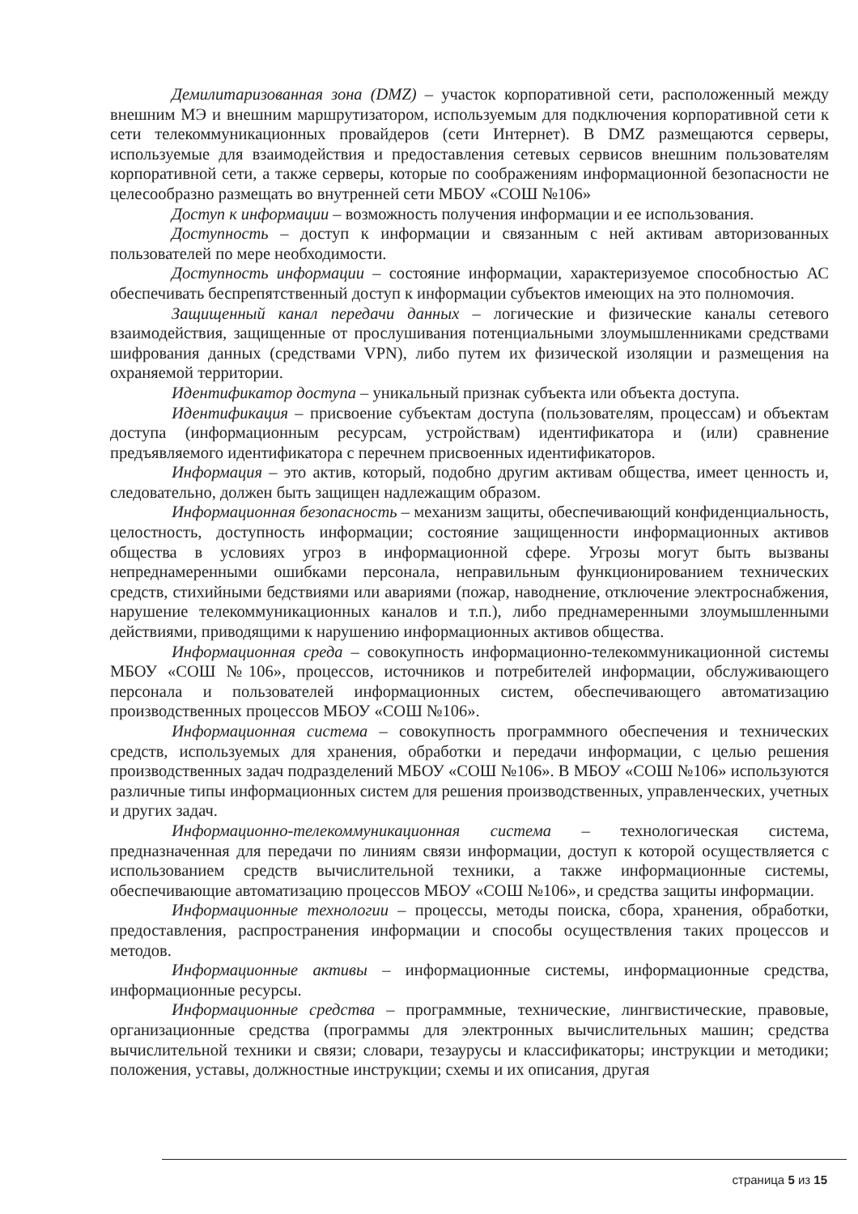Демилитаризованная зона (DMZ) – участок корпоративной сети, расположенный между внешним МЭ и внешним маршрутизатором, используемым для подключения корпоративной сети к сети телекоммуникационных провайдеров (сети Интернет). В DMZ размещаются серверы, используемые для взаимодействия и предоставления сетевых сервисов внешним пользователям корпоративной сети, а также серверы, которые по соображениям информационной безопасности не целесообразно размещать во внутренней сети МБОУ «СОШ №106»
Доступ к информации – возможность получения информации и ее использования.
Доступность – доступ к информации и связанным с ней активам авторизованных пользователей по мере необходимости.
Доступность информации – состояние информации, характеризуемое способностью АС обеспечивать беспрепятственный доступ к информации субъектов имеющих на это полномочия.
Защищенный канал передачи данных – логические и физические каналы сетевого взаимодействия, защищенные от прослушивания потенциальными злоумышленниками средствами шифрования данных (средствами VPN), либо путем их физической изоляции и размещения на охраняемой территории.
Идентификатор доступа – уникальный признак субъекта или объекта доступа.
Идентификация – присвоение субъектам доступа (пользователям, процессам) и объектам доступа (информационным ресурсам, устройствам) идентификатора и (или) сравнение предъявляемого идентификатора с перечнем присвоенных идентификаторов.
Информация – это актив, который, подобно другим активам общества, имеет ценность и, следовательно, должен быть защищен надлежащим образом.
Информационная безопасность – механизм защиты, обеспечивающий конфиденциальность, целостность, доступность информации; состояние защищенности информационных активов общества в условиях угроз в информационной сфере. Угрозы могут быть вызваны непреднамеренными ошибками персонала, неправильным функционированием технических средств, стихийными бедствиями или авариями (пожар, наводнение, отключение электроснабжения, нарушение телекоммуникационных каналов и т.п.), либо преднамеренными злоумышленными действиями, приводящими к нарушению информационных активов общества.
Информационная среда – совокупность информационно-телекоммуникационной системы МБОУ «СОШ №106», процессов, источников и потребителей информации, обслуживающего персонала и пользователей информационных систем, обеспечивающего автоматизацию производственных процессов МБОУ «СОШ №106».
Информационная система – совокупность программного обеспечения и технических средств, используемых для хранения, обработки и передачи информации, с целью решения производственных задач подразделений МБОУ «СОШ №106». В МБОУ «СОШ №106» используются различные типы информационных систем для решения производственных, управленческих, учетных и других задач.
Информационно-телекоммуникационная система – технологическая система, предназначенная для передачи по линиям связи информации, доступ к которой осуществляется с использованием средств вычислительной техники, а также информационные системы, обеспечивающие автоматизацию процессов МБОУ «СОШ №106», и средства защиты информации.
Информационные технологии – процессы, методы поиска, сбора, хранения, обработки, предоставления, распространения информации и способы осуществления таких процессов и методов.
Информационные активы – информационные системы, информационные средства, информационные ресурсы.
Информационные средства – программные, технические, лингвистические, правовые, организационные средства (программы для электронных вычислительных машин; средства вычислительной техники и связи; словари, тезаурусы и классификаторы; инструкции и методики; положения, уставы, должностные инструкции; схемы и их описания, другая
страница 5 из 15